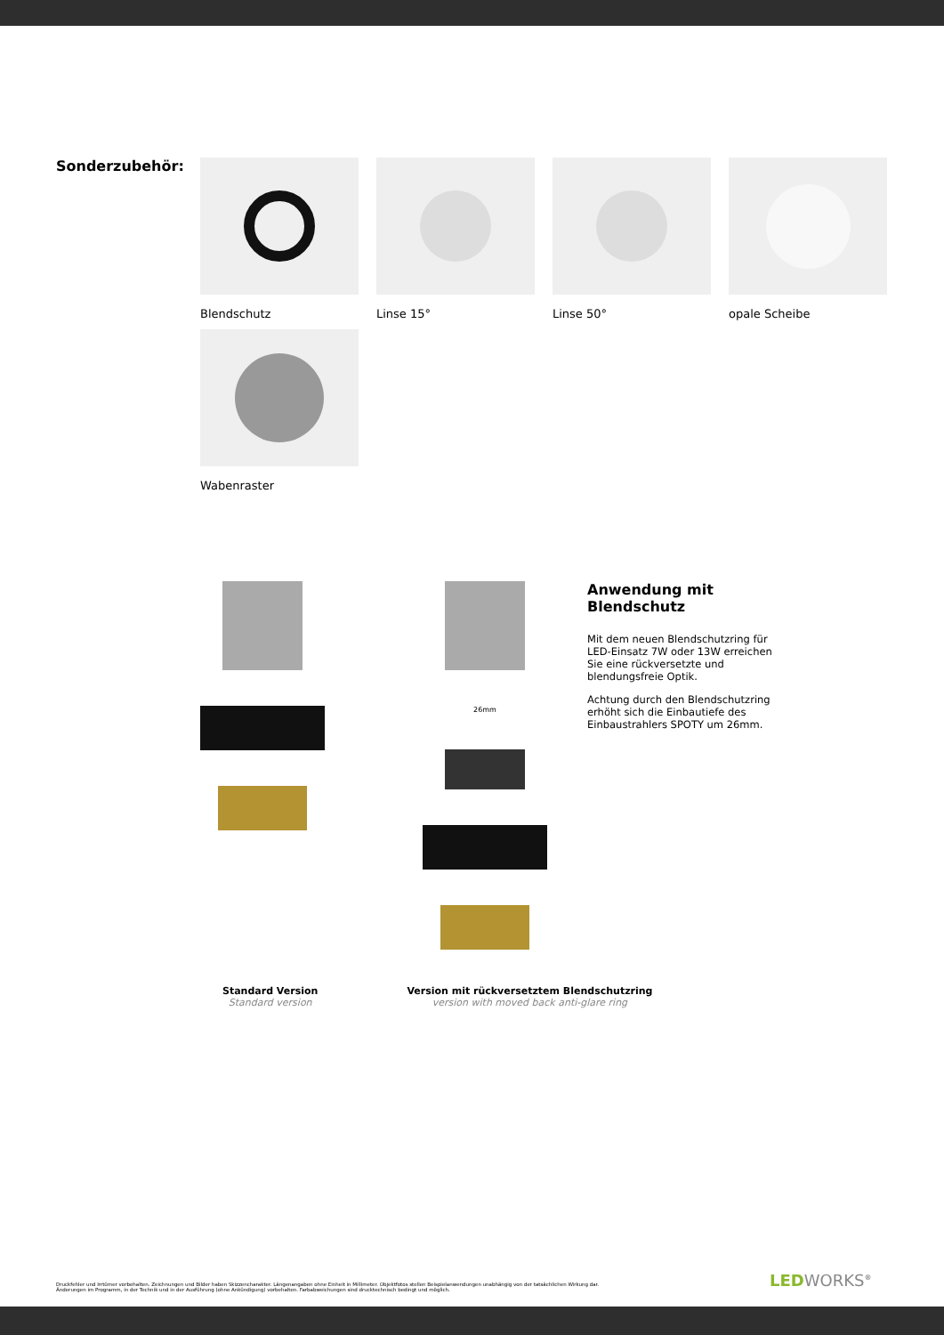Sonderzubehör:
Blendschutz
Linse 15°
Linse 50°
opale Scheibe
Wabenraster
26mm
Anwendung mit Blendschutz
Mit dem neuen Blendschutzring für LED-Einsatz 7W oder 13W erreichen Sie eine rückversetzte und blendungsfreie Optik.
Achtung durch den Blendschutzring erhöht sich die Einbautiefe des Einbaustrahlers SPOTY um 26mm.
Standard Version
Standard version
Version mit rückversetztem Blendschutzring
version with moved back anti-glare ring
Druckfehler und Irrtümer vorbehalten. Zeichnungen und Bilder haben Skizzencharakter. Längenangaben ohne Einheit in Millimeter. Objektfotos stellen Beispielanwendungen unabhängig von der tatsächlichen Wirkung dar.
Änderungen im Programm, in der Technik und in der Ausführung (ohne Ankündigung) vorbehalten. Farbabweichungen sind drucktechnisch bedingt und möglich.
LEDWORKS<sup>®</sup>